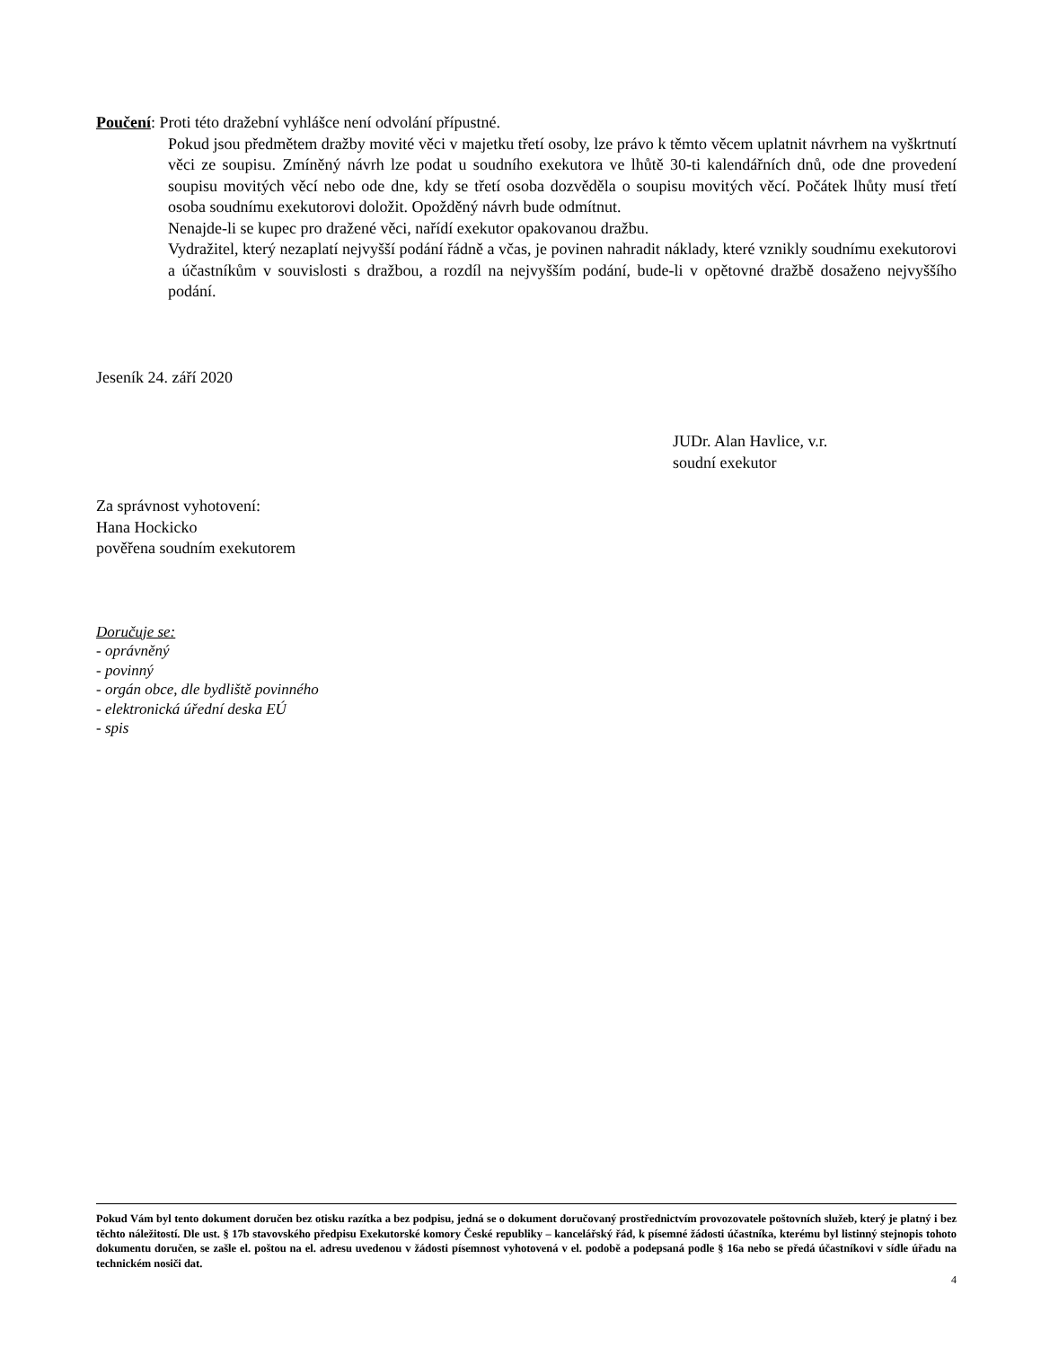Poučení: Proti této dražební vyhlášce není odvolání přípustné.
Pokud jsou předmětem dražby movité věci v majetku třetí osoby, lze právo k těmto věcem uplatnit návrhem na vyškrtnutí věci ze soupisu. Zmíněný návrh lze podat u soudního exekutora ve lhůtě 30-ti kalendářních dnů, ode dne provedení soupisu movitých věcí nebo ode dne, kdy se třetí osoba dozvěděla o soupisu movitých věcí. Počátek lhůty musí třetí osoba soudnímu exekutorovi doložit. Opožděný návrh bude odmítnut.
Nenajde-li se kupec pro dražené věci, nařídí exekutor opakovanou dražbu.
Vydražitel, který nezaplatí nejvyšší podání řádně a včas, je povinen nahradit náklady, které vznikly soudnímu exekutorovi a účastníkům v souvislosti s dražbou, a rozdíl na nejvyšším podání, bude-li v opětovné dražbě dosaženo nejvyššího podání.
Jeseník 24. září 2020
JUDr. Alan Havlice, v.r.
soudní exekutor
Za správnost vyhotovení:
Hana Hockicko
pověřena soudním exekutorem
Doručuje se:
- oprávněný
- povinný
- orgán obce, dle bydliště povinného
- elektronická úřední deska EÚ
- spis
Pokud Vám byl tento dokument doručen bez otisku razítka a bez podpisu, jedná se o dokument doručovaný prostřednictvím provozovatele poštovních služeb, který je platný i bez těchto náležitostí. Dle ust. § 17b stavovského předpisu Exekutorské komory České republiky – kancelářský řád, k písemné žádosti účastníka, kterému byl listinný stejnopis tohoto dokumentu doručen, se zašle el. poštou na el. adresu uvedenou v žádosti písemnost vyhotovená v el. podobě a podepsaná podle § 16a nebo se předá účastníkovi v sídle úřadu na technickém nosiči dat.
4